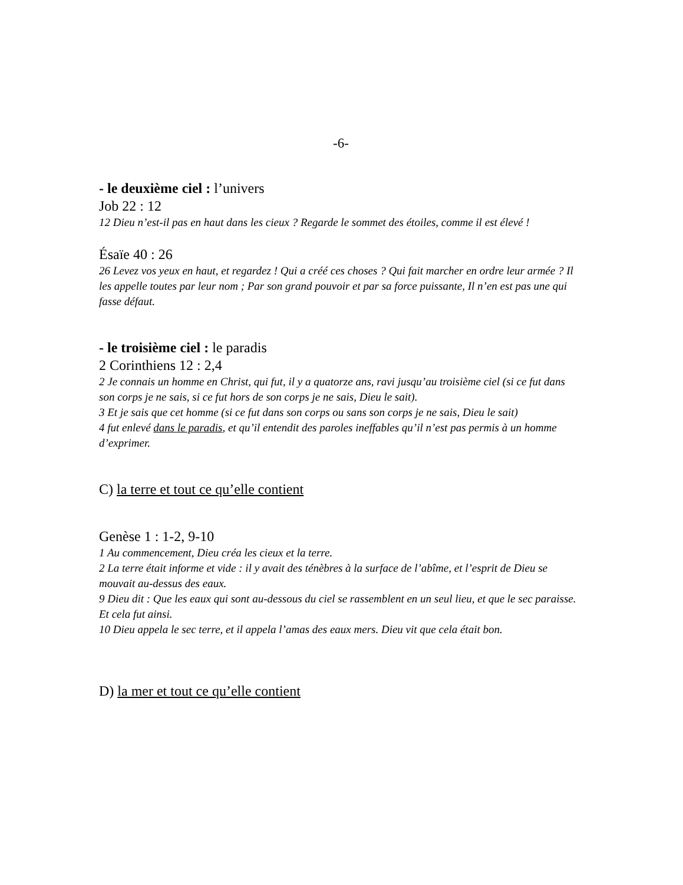-6-
- le deuxième ciel : l’univers
Job 22 : 12
12 Dieu n’est-il pas en haut dans les cieux ? Regarde le sommet des étoiles, comme il est élevé !
Ésaïe 40 : 26
26 Levez vos yeux en haut, et regardez ! Qui a créé ces choses ? Qui fait marcher en ordre leur armée ? Il les appelle toutes par leur nom ; Par son grand pouvoir et par sa force puissante, Il n’en est pas une qui fasse défaut.
- le troisième ciel : le paradis
2 Corinthiens 12 : 2,4
2 Je connais un homme en Christ, qui fut, il y a quatorze ans, ravi jusqu’au troisième ciel (si ce fut dans son corps je ne sais, si ce fut hors de son corps je ne sais, Dieu le sait).
3 Et je sais que cet homme (si ce fut dans son corps ou sans son corps je ne sais, Dieu le sait)
4 fut enlevé dans le paradis, et qu’il entendit des paroles ineffables qu’il n’est pas permis à un homme d’exprimer.
C) la terre et tout ce qu’elle contient
Genèse 1 : 1-2, 9-10
1 Au commencement, Dieu créa les cieux et la terre.
2 La terre était informe et vide : il y avait des ténèbres à la surface de l’abîme, et l’esprit de Dieu se mouvait au-dessus des eaux.
9 Dieu dit : Que les eaux qui sont au-dessous du ciel se rassemblent en un seul lieu, et que le sec paraisse. Et cela fut ainsi.
10 Dieu appela le sec terre, et il appela l’amas des eaux mers. Dieu vit que cela était bon.
D) la mer et tout ce qu’elle contient